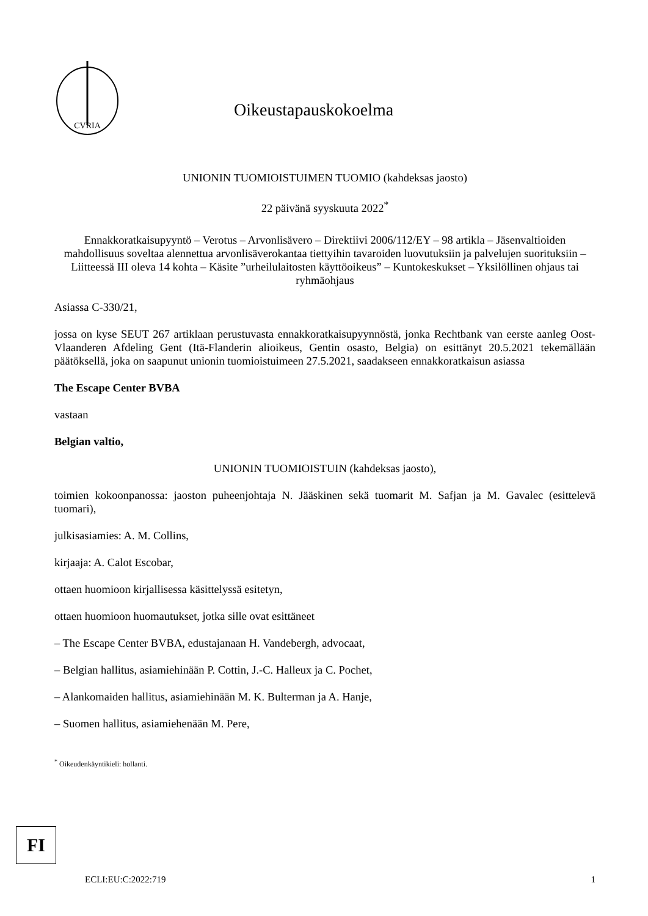CVRIA
Oikeustapauskokoelma
UNIONIN TUOMIOISTUIMEN TUOMIO (kahdeksas jaosto)
22 päivänä syyskuuta 2022<sup>*</sup>
Ennakkoratkaisupyyntö – Verotus – Arvonlisävero – Direktiivi 2006/112/EY – 98 artikla – Jäsenvaltioiden mahdollisuus soveltaa alennettua arvonlisäverokantaa tiettyihin tavaroiden luovutuksiin ja palvelujen suorituksiin – Liitteessä III oleva 14 kohta – Käsite ”urheilulaitosten käyttöoikeus” – Kuntokeskukset – Yksilöllinen ohjaus tai ryhmäohjaus
Asiassa C-330/21,
jossa on kyse SEUT 267 artiklaan perustuvasta ennakkoratkaisupyynnöstä, jonka Rechtbank van eerste aanleg Oost-Vlaanderen Afdeling Gent (Itä-Flanderin alioikeus, Gentin osasto, Belgia) on esittänyt 20.5.2021 tekemällään päätöksellä, joka on saapunut unionin tuomioistuimeen 27.5.2021, saadakseen ennakkoratkaisun asiassa
The Escape Center BVBA
vastaan
Belgian valtio,
UNIONIN TUOMIOISTUIN (kahdeksas jaosto),
toimien kokoonpanossa: jaoston puheenjohtaja N. Jääskinen sekä tuomarit M. Safjan ja M. Gavalec (esittelevä tuomari),
julkisasiamies: A. M. Collins,
kirjaaja: A. Calot Escobar,
ottaen huomioon kirjallisessa käsittelyssä esitetyn,
ottaen huomioon huomautukset, jotka sille ovat esittäneet
– The Escape Center BVBA, edustajanaan H. Vandebergh, advocaat,
– Belgian hallitus, asiamiehinään P. Cottin, J.-C. Halleux ja C. Pochet,
– Alankomaiden hallitus, asiamiehinään M. K. Bulterman ja A. Hanje,
– Suomen hallitus, asiamiehenään M. Pere,
<sup>*</sup> Oikeudenkäyntikieli: hollanti.
FI
ECLI:EU:C:2022:719 1